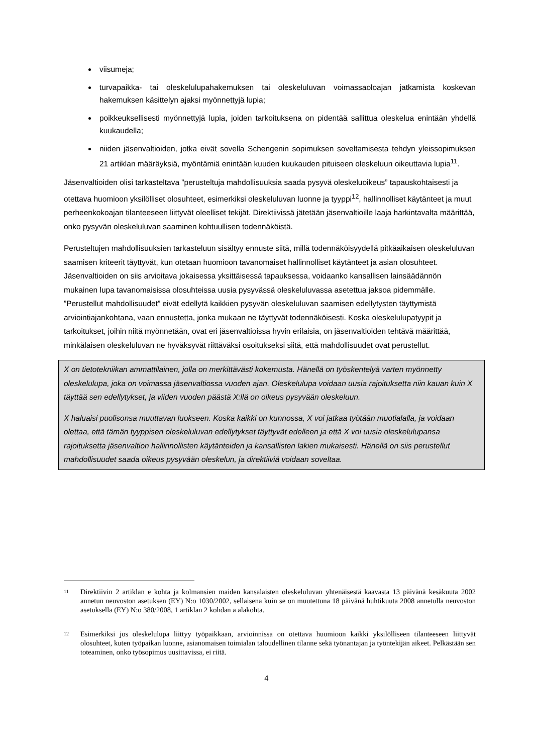viisumeja;
turvapaikka- tai oleskelulupahakemuksen tai oleskeluluvan voimassaoloajan jatkamista koskevan hakemuksen käsittelyn ajaksi myönnettyjä lupia;
poikkeuksellisesti myönnettyjä lupia, joiden tarkoituksena on pidentää sallittua oleskelua enintään yhdellä kuukaudella;
niiden jäsenvaltioiden, jotka eivät sovella Schengenin sopimuksen soveltamisesta tehdyn yleissopimuksen 21 artiklan määräyksiä, myöntämiä enintään kuuden kuukauden pituiseen oleskeluun oikeuttavia lupia<sup>11</sup>.
Jäsenvaltioiden olisi tarkasteltava ”perusteltuja mahdollisuuksia saada pysyvä oleskeluoikeus” tapauskohtaisesti ja otettava huomioon yksilölliset olosuhteet, esimerkiksi oleskeluluvan luonne ja tyyppi<sup>12</sup>, hallinnolliset käytänteet ja muut perheenkokoajan tilanteeseen liittyvät oleelliset tekijät. Direktiivissä jätetään jäsenvaltioille laaja harkintavalta määrittää, onko pysyvän oleskeluluvan saaminen kohtuullisen todennäköistä.
Perusteltujen mahdollisuuksien tarkasteluun sisältyy ennuste siitä, millä todennäköisyydellä pitkäaikaisen oleskeluluvan saamisen kriteerit täyttyvät, kun otetaan huomioon tavanomaiset hallinnolliset käytänteet ja asian olosuhteet. Jäsenvaltioiden on siis arvioitava jokaisessa yksittäisessä tapauksessa, voidaanko kansallisen lainsäädännön mukainen lupa tavanomaisissa olosuhteissa uusia pysyvässä oleskeluluvassa asetettua jaksoa pidemmälle. ”Perustellut mahdollisuudet” eivät edellytä kaikkien pysyvän oleskeluluvan saamisen edellytysten täyttymistä arviointiajankohtana, vaan ennustetta, jonka mukaan ne täyttyvät todennäköisesti. Koska oleskelulupatyypit ja tarkoitukset, joihin niitä myönnetään, ovat eri jäsenvaltioissa hyvin erilaisia, on jäsenvaltioiden tehtävä määrittää, minkälaisen oleskeluluvan ne hyväksyvät riittäväksi osoitukseksi siitä, että mahdollisuudet ovat perustellut.
X on tietotekniikan ammattilainen, jolla on merkittävästi kokemusta. Hänellä on työskentelyä varten myönnetty oleskelulupa, joka on voimassa jäsenvaltiossa vuoden ajan. Oleskelulupa voidaan uusia rajoituksetta niin kauan kuin X täyttää sen edellytykset, ja viiden vuoden päästä X:llä on oikeus pysyvään oleskeluun.
X haluaisi puolisonsa muuttavan luokseen. Koska kaikki on kunnossa, X voi jatkaa työtään muotialalla, ja voidaan olettaa, että tämän tyyppisen oleskeluluvan edellytykset täyttyvät edelleen ja että X voi uusia oleskelulupansa rajoituksetta jäsenvaltion hallinnollisten käytänteiden ja kansallisten lakien mukaisesti. Hänellä on siis perustellut mahdollisuudet saada oikeus pysyvään oleskelun, ja direktiiviä voidaan soveltaa.
<sup>11</sup>
Direktiivin 2 artiklan e kohta ja kolmansien maiden kansalaisten oleskeluluvan yhtenäisestä kaavasta 13 päivänä kesäkuuta 2002 annetun neuvoston asetuksen (EY) N:o 1030/2002, sellaisena kuin se on muutettuna 18 päivänä huhtikuuta 2008 annetulla neuvoston asetuksella (EY) N:o 380/2008, 1 artiklan 2 kohdan a alakohta.
<sup>12</sup>
Esimerkiksi jos oleskelulupa liittyy työpaikkaan, arvioinnissa on otettava huomioon kaikki yksilölliseen tilanteeseen liittyvät olosuhteet, kuten työpaikan luonne, asianomaisen toimialan taloudellinen tilanne sekä työnantajan ja työntekijän aikeet. Pelkästään sen toteaminen, onko työsopimus uusittavissa, ei riitä.
4